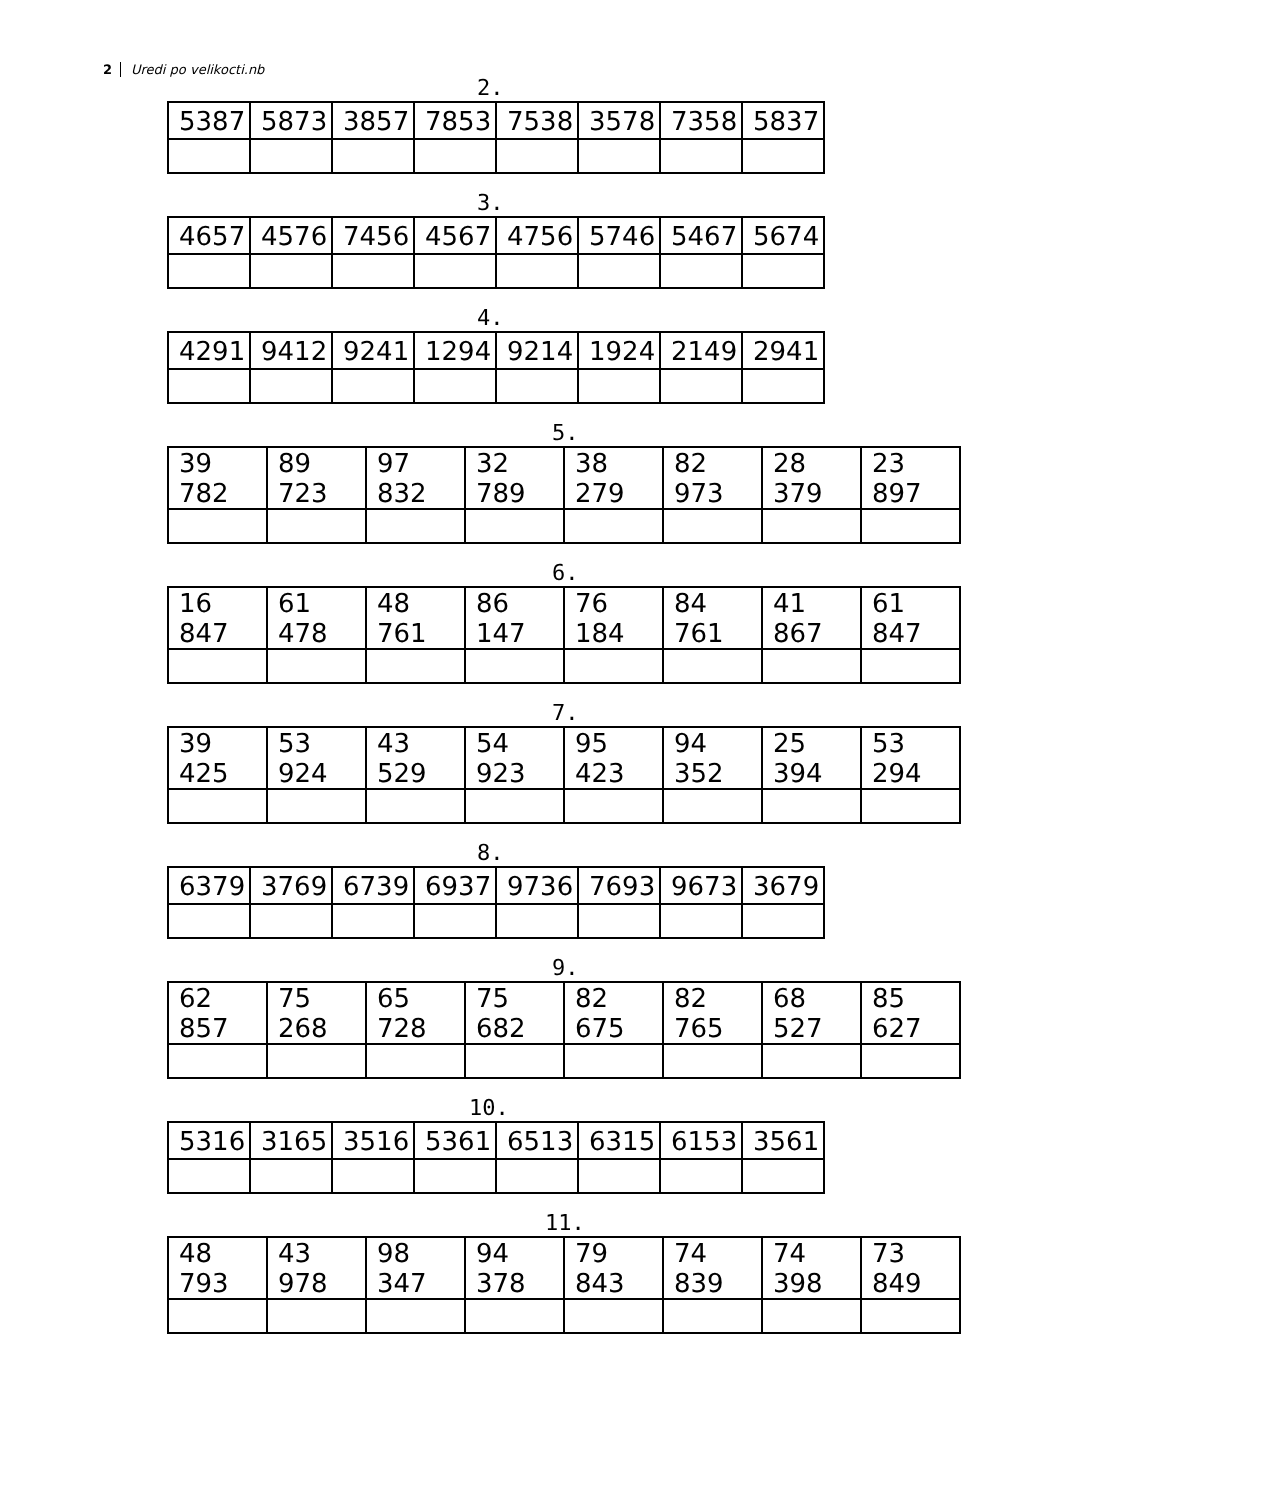2 Uredi po velikocti.nb
2.
| 5387 | 5873 | 3857 | 7853 | 7538 | 3578 | 7358 | 5837 |
3.
| 4657 | 4576 | 7456 | 4567 | 4756 | 5746 | 5467 | 5674 |
4.
| 4291 | 9412 | 9241 | 1294 | 9214 | 1924 | 2149 | 2941 |
5.
| 39 782 | 89 723 | 97 832 | 32 789 | 38 279 | 82 973 | 28 379 | 23 897 |
6.
| 16 847 | 61 478 | 48 761 | 86 147 | 76 184 | 84 761 | 41 867 | 61 847 |
7.
| 39 425 | 53 924 | 43 529 | 54 923 | 95 423 | 94 352 | 25 394 | 53 294 |
8.
| 6379 | 3769 | 6739 | 6937 | 9736 | 7693 | 9673 | 3679 |
9.
| 62 857 | 75 268 | 65 728 | 75 682 | 82 675 | 82 765 | 68 527 | 85 627 |
10.
| 5316 | 3165 | 3516 | 5361 | 6513 | 6315 | 6153 | 3561 |
11.
| 48 793 | 43 978 | 98 347 | 94 378 | 79 843 | 74 839 | 74 398 | 73 849 |